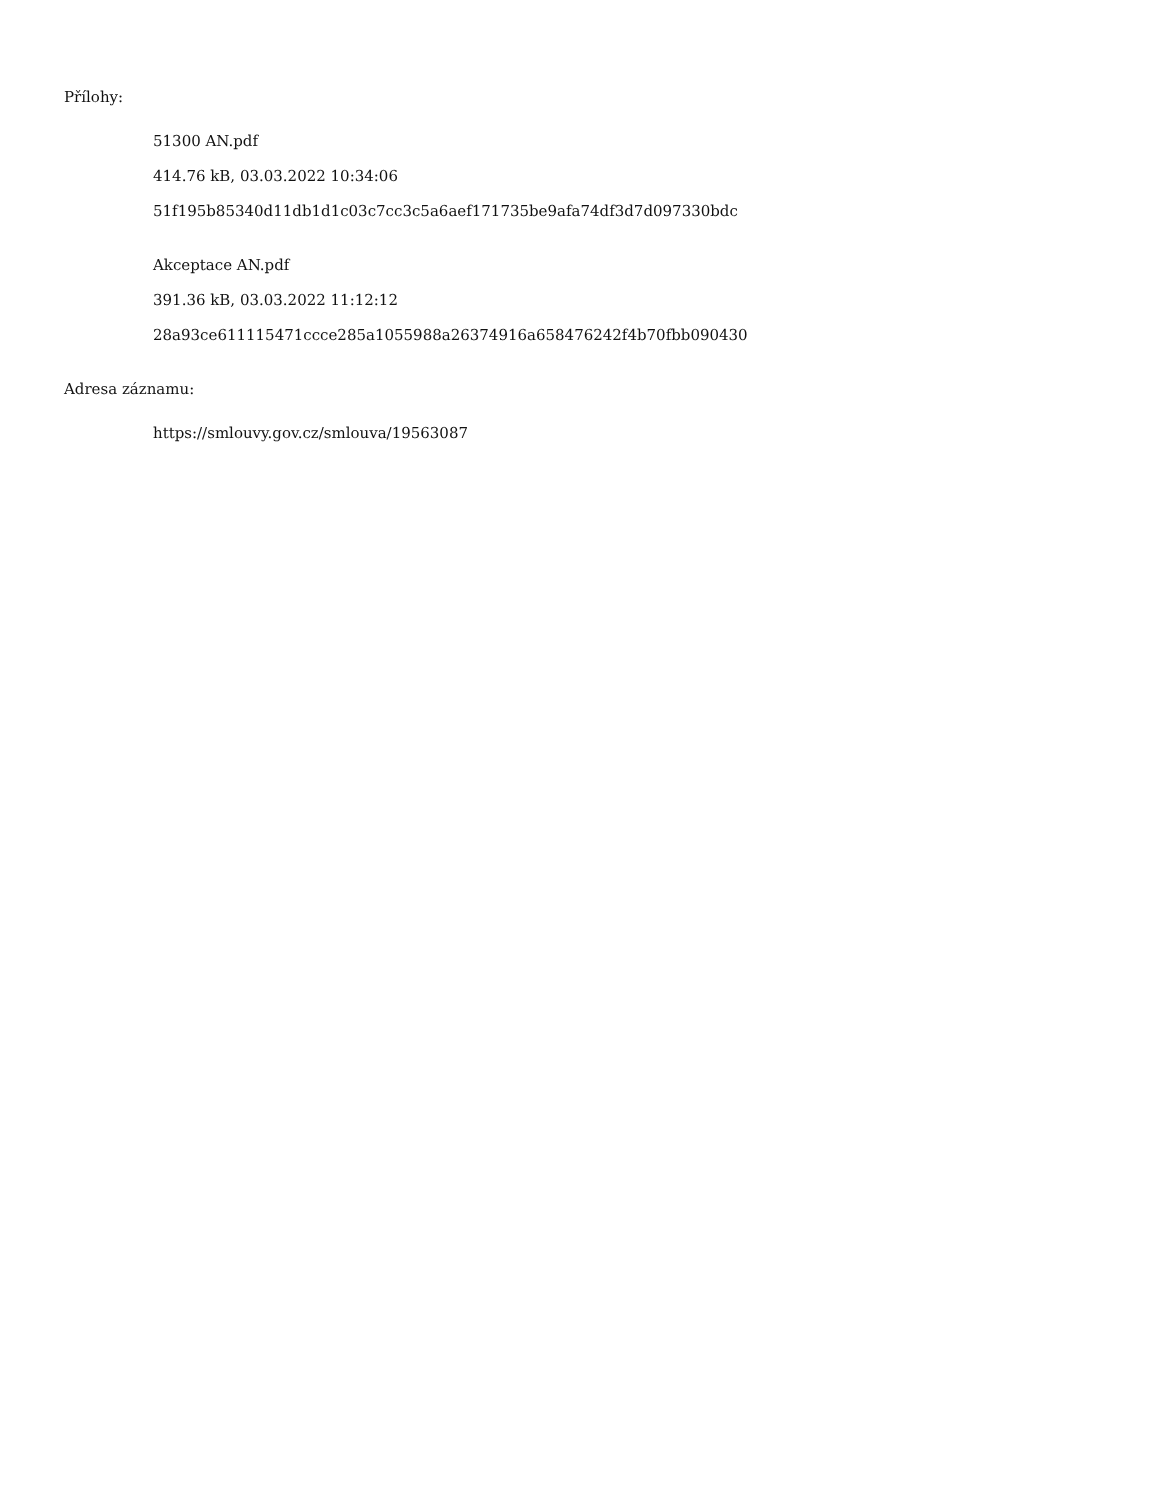Přílohy:
51300 AN.pdf
414.76 kB, 03.03.2022 10:34:06
51f195b85340d11db1d1c03c7cc3c5a6aef171735be9afa74df3d7d097330bdc
Akceptace AN.pdf
391.36 kB, 03.03.2022 11:12:12
28a93ce611115471ccce285a1055988a26374916a658476242f4b70fbb090430
Adresa záznamu:
https://smlouvy.gov.cz/smlouva/19563087